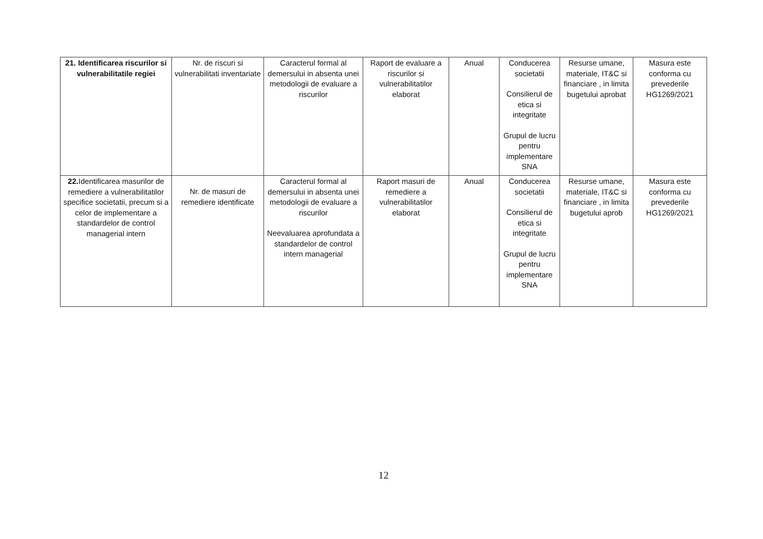| 21. Identificarea riscurilor si vulnerabilitatile regiei | Nr. de riscuri si vulnerabilitati inventariate | Caracterul formal al demersului in absenta unei metodologii de evaluare a riscurilor | Raport de evaluare a riscurilor si vulnerabilitatilor elaborat | Anual | Conducerea societatii Consilierul de etica si integritate Grupul de lucru pentru implementare SNA | Resurse umane, materiale, IT&C si financiare , in limita bugetului aprobat | Masura este conforma cu prevederile HG1269/2021 |
| 22. Identificarea masurilor de remediere a vulnerabilitatilor specifice societatii, precum si a celor de implementare a standardelor de control managerial intern | Nr. de masuri de remediere identificate | Caracterul formal al demersului in absenta unei metodologii de evaluare a riscurilor Neevaluarea aprofundata a standardelor de control intern managerial | Raport masuri de remediere a vulnerabilitatilor elaborat | Anual | Conducerea societatii Consilierul de etica si integritate Grupul de lucru pentru implementare SNA | Resurse umane, materiale, IT&C si financiare , in limita bugetului aprob | Masura este conforma cu prevederile HG1269/2021 |
12